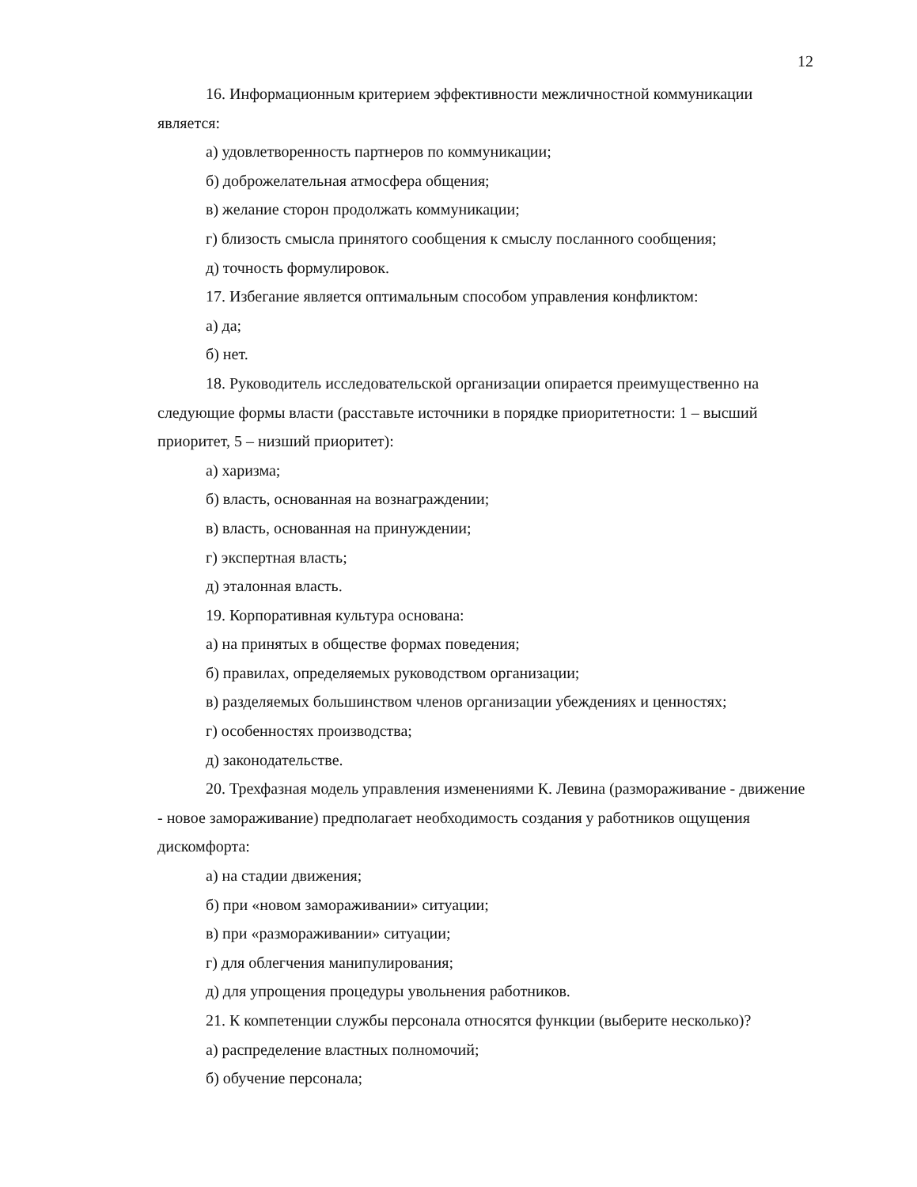12
16. Информационным критерием эффективности межличностной коммуникации является:
а) удовлетворенность партнеров по коммуникации;
б) доброжелательная атмосфера общения;
в) желание сторон продолжать коммуникации;
г) близость смысла принятого сообщения к смыслу посланного сообщения;
д) точность формулировок.
17. Избегание является оптимальным способом управления конфликтом:
а) да;
б) нет.
18. Руководитель исследовательской организации опирается преимущественно на следующие формы власти (расставьте источники в порядке приоритетности: 1 – высший приоритет, 5 – низший приоритет):
а) харизма;
б) власть, основанная на вознаграждении;
в) власть, основанная на принуждении;
г) экспертная власть;
д) эталонная власть.
19. Корпоративная культура основана:
а) на принятых в обществе формах поведения;
б) правилах, определяемых руководством организации;
в) разделяемых большинством членов организации убеждениях и ценностях;
г) особенностях производства;
д) законодательстве.
20. Трехфазная модель управления изменениями К. Левина (размораживание - движение - новое замораживание) предполагает необходимость создания у работников ощущения дискомфорта:
а) на стадии движения;
б) при «новом замораживании» ситуации;
в) при «размораживании» ситуации;
г) для облегчения манипулирования;
д) для упрощения процедуры увольнения работников.
21. К компетенции службы персонала относятся функции (выберите несколько)?
а) распределение властных полномочий;
б) обучение персонала;